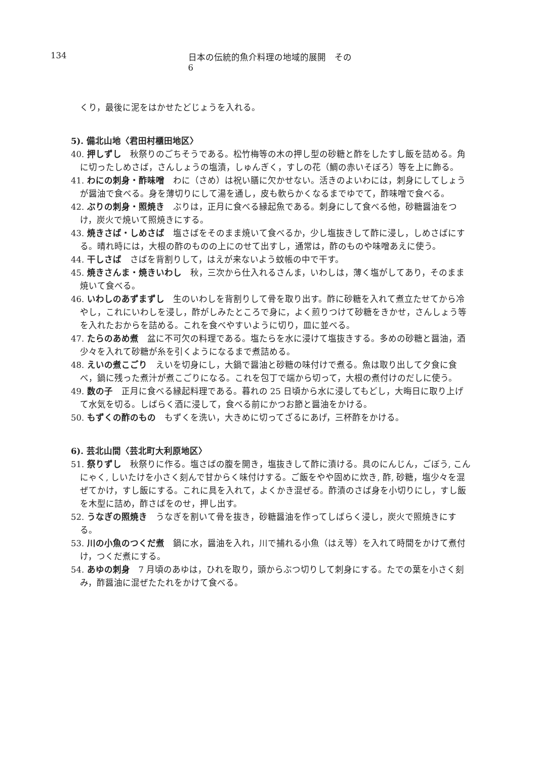134 日本の伝統的魚介料理の地域的展開　その 6
くり，最後に泥をはかせたどじょうを入れる。
5). 備北山地〈君田村櫃田地区〉
40. 押しずし　秋祭りのごちそうである。松竹梅等の木の押し型の砂糖と酢をしたすし飯を詰める。角に切ったしめさば，さんしょうの塩漬，しゅんぎく，すしの花（鯛の赤いそぼろ）等を上に飾る。
41. わにの刺身・酢味噌　わに（さめ）は祝い膳に欠かせない。活きのよいわには，刺身にしてしょうが醤油で食べる。身を薄切りにして湯を通し，皮も軟らかくなるまでゆでて，酢味噌で食べる。
42. ぶりの刺身・照焼き　ぶりは，正月に食べる縁起魚である。刺身にして食べる他，砂糖醤油をつけ，炭火で焼いて照焼きにする。
43. 焼きさば・しめさば　塩さばをそのまま焼いて食べるか，少し塩抜きして酢に浸し，しめさばにする。晴れ時には，大根の酢のものの上にのせて出すし，通常は，酢のものや味噌あえに使う。
44. 干しさば　さばを背割りして，はえが来ないよう蚊帳の中で干す。
45. 焼きさんま・焼きいわし　秋，三次から仕入れるさんま，いわしは，薄く塩がしてあり，そのまま焼いて食べる。
46. いわしのあずまずし　生のいわしを背割りして骨を取り出す。酢に砂糖を入れて煮立たせてから冷やし，これにいわしを浸し，酢がしみたところで身に，よく煎りつけて砂糖をきかせ，さんしょう等を入れたおからを詰める。これを食べやすいように切り，皿に並べる。
47. たらのあめ煮　盆に不可欠の料理である。塩たらを水に浸けて塩抜きする。多めの砂糖と醤油，酒少々を入れて砂糖が糸を引くようになるまで煮詰める。
48. えいの煮こごり　えいを切身にし，大鍋で醤油と砂糖の味付けで煮る。魚は取り出して夕食に食べ，鍋に残った煮汁が煮こごりになる。これを包丁で端から切って，大根の煮付けのだしに使う。
49. 数の子　正月に食べる縁起料理である。暮れの 25 日頃から水に浸してもどし，大晦日に取り上げて水気を切る。しばらく酒に浸して，食べる前にかつお節と醤油をかける。
50. もずくの酢のもの　もずくを洗い，大きめに切ってざるにあげ，三杯酢をかける。
6). 芸北山間〈芸北町大利原地区〉
51. 祭りずし　秋祭りに作る。塩さばの腹を開き，塩抜きして酢に漬ける。具のにんじん，ごぼう, こんにゃく, しいたけを小さく刻んで甘からく味付けする。ご飯をやや固めに炊き, 酢, 砂糖，塩少々を混ぜてかけ，すし飯にする。これに具を入れて，よくかき混ぜる。酢漬のさば身を小切りにし，すし飯を木型に詰め，酢さばをのせ，押し出す。
52. うなぎの照焼き　うなぎを割いて骨を抜き，砂糖醤油を作ってしばらく浸し，炭火で照焼きにする。
53. 川の小魚のつくだ煮　鍋に水，醤油を入れ，川で捕れる小魚（はえ等）を入れて時間をかけて煮付け，つくだ煮にする。
54. あゆの刺身　7 月頃のあゆは，ひれを取り，頭からぶつ切りして刺身にする。たでの葉を小さく刻み，酢醤油に混ぜたたれをかけて食べる。